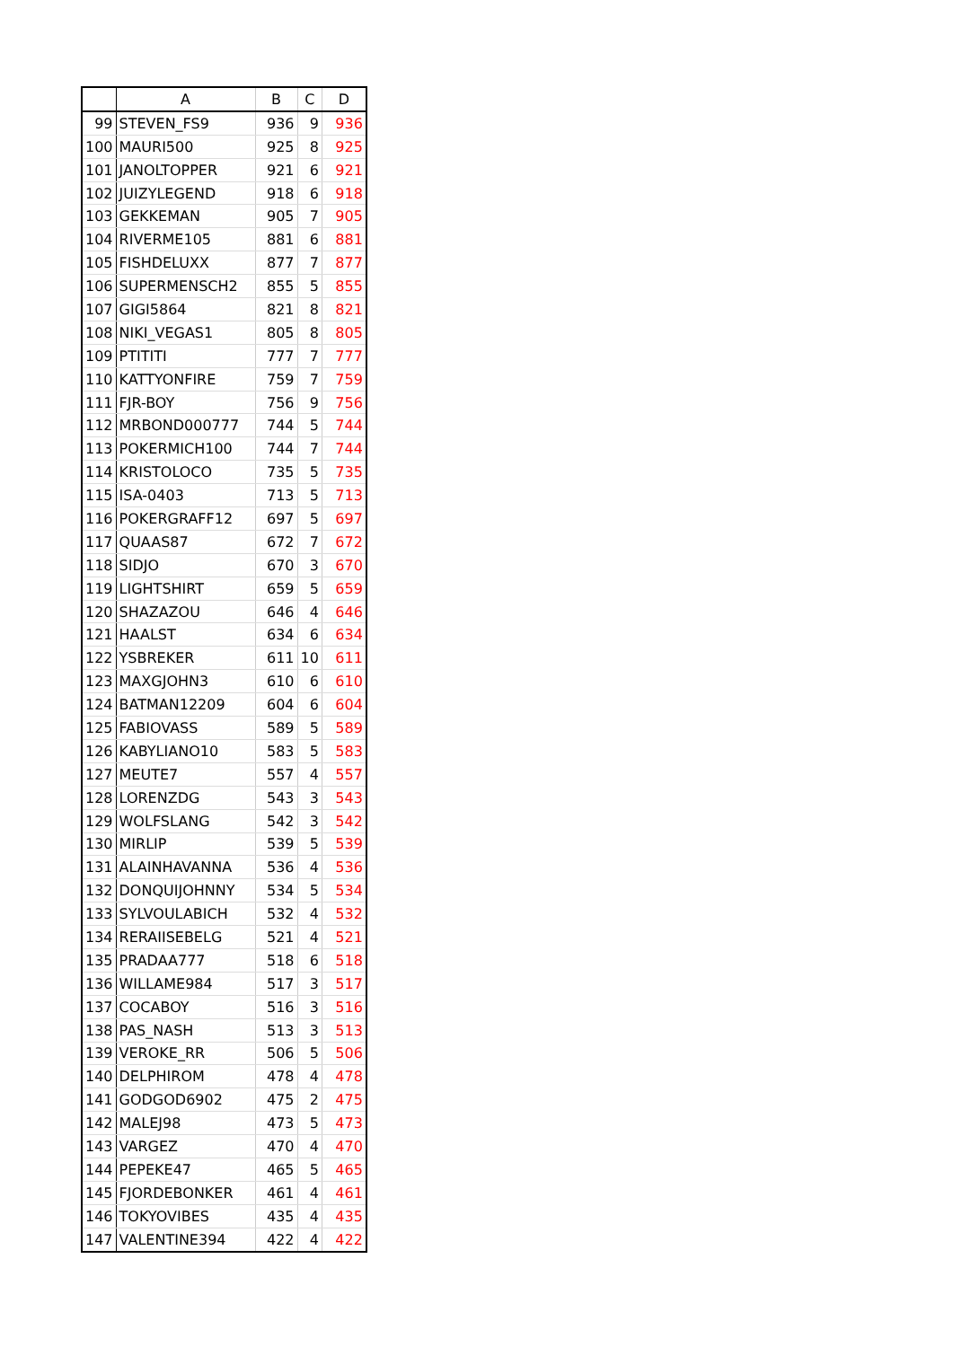| | A | B | C | D |
| --- | --- | --- | --- | --- |
| 99 | STEVEN_FS9 | 936 | 9 | 936 |
| 100 | MAURI500 | 925 | 8 | 925 |
| 101 | JANOLTOPPER | 921 | 6 | 921 |
| 102 | JUIZYLEGEND | 918 | 6 | 918 |
| 103 | GEKKEMAN | 905 | 7 | 905 |
| 104 | RIVERME105 | 881 | 6 | 881 |
| 105 | FISHDELUXX | 877 | 7 | 877 |
| 106 | SUPERMENSCH2 | 855 | 5 | 855 |
| 107 | GIGI5864 | 821 | 8 | 821 |
| 108 | NIKI_VEGAS1 | 805 | 8 | 805 |
| 109 | PTITITI | 777 | 7 | 777 |
| 110 | KATTYONFIRE | 759 | 7 | 759 |
| 111 | FJR-BOY | 756 | 9 | 756 |
| 112 | MRBOND000777 | 744 | 5 | 744 |
| 113 | POKERMICH100 | 744 | 7 | 744 |
| 114 | KRISTOLOCO | 735 | 5 | 735 |
| 115 | ISA-0403 | 713 | 5 | 713 |
| 116 | POKERGRAFF12 | 697 | 5 | 697 |
| 117 | QUAAS87 | 672 | 7 | 672 |
| 118 | SIDJO | 670 | 3 | 670 |
| 119 | LIGHTSHIRT | 659 | 5 | 659 |
| 120 | SHAZAZOU | 646 | 4 | 646 |
| 121 | HAALST | 634 | 6 | 634 |
| 122 | YSBREKER | 611 | 10 | 611 |
| 123 | MAXGJOHN3 | 610 | 6 | 610 |
| 124 | BATMAN12209 | 604 | 6 | 604 |
| 125 | FABIOVASS | 589 | 5 | 589 |
| 126 | KABYLIANO10 | 583 | 5 | 583 |
| 127 | MEUTE7 | 557 | 4 | 557 |
| 128 | LORENZDG | 543 | 3 | 543 |
| 129 | WOLFSLANG | 542 | 3 | 542 |
| 130 | MIRLIP | 539 | 5 | 539 |
| 131 | ALAINHAVANNA | 536 | 4 | 536 |
| 132 | DONQUIJOHNNY | 534 | 5 | 534 |
| 133 | SYLVOULABICH | 532 | 4 | 532 |
| 134 | RERAIISEBELG | 521 | 4 | 521 |
| 135 | PRADAA777 | 518 | 6 | 518 |
| 136 | WILLAME984 | 517 | 3 | 517 |
| 137 | COCABOY | 516 | 3 | 516 |
| 138 | PAS_NASH | 513 | 3 | 513 |
| 139 | VEROKE_RR | 506 | 5 | 506 |
| 140 | DELPHIROM | 478 | 4 | 478 |
| 141 | GODGOD6902 | 475 | 2 | 475 |
| 142 | MALEJ98 | 473 | 5 | 473 |
| 143 | VARGEZ | 470 | 4 | 470 |
| 144 | PEPEKE47 | 465 | 5 | 465 |
| 145 | FJORDEBONKER | 461 | 4 | 461 |
| 146 | TOKYOVIBES | 435 | 4 | 435 |
| 147 | VALENTINE394 | 422 | 4 | 422 |